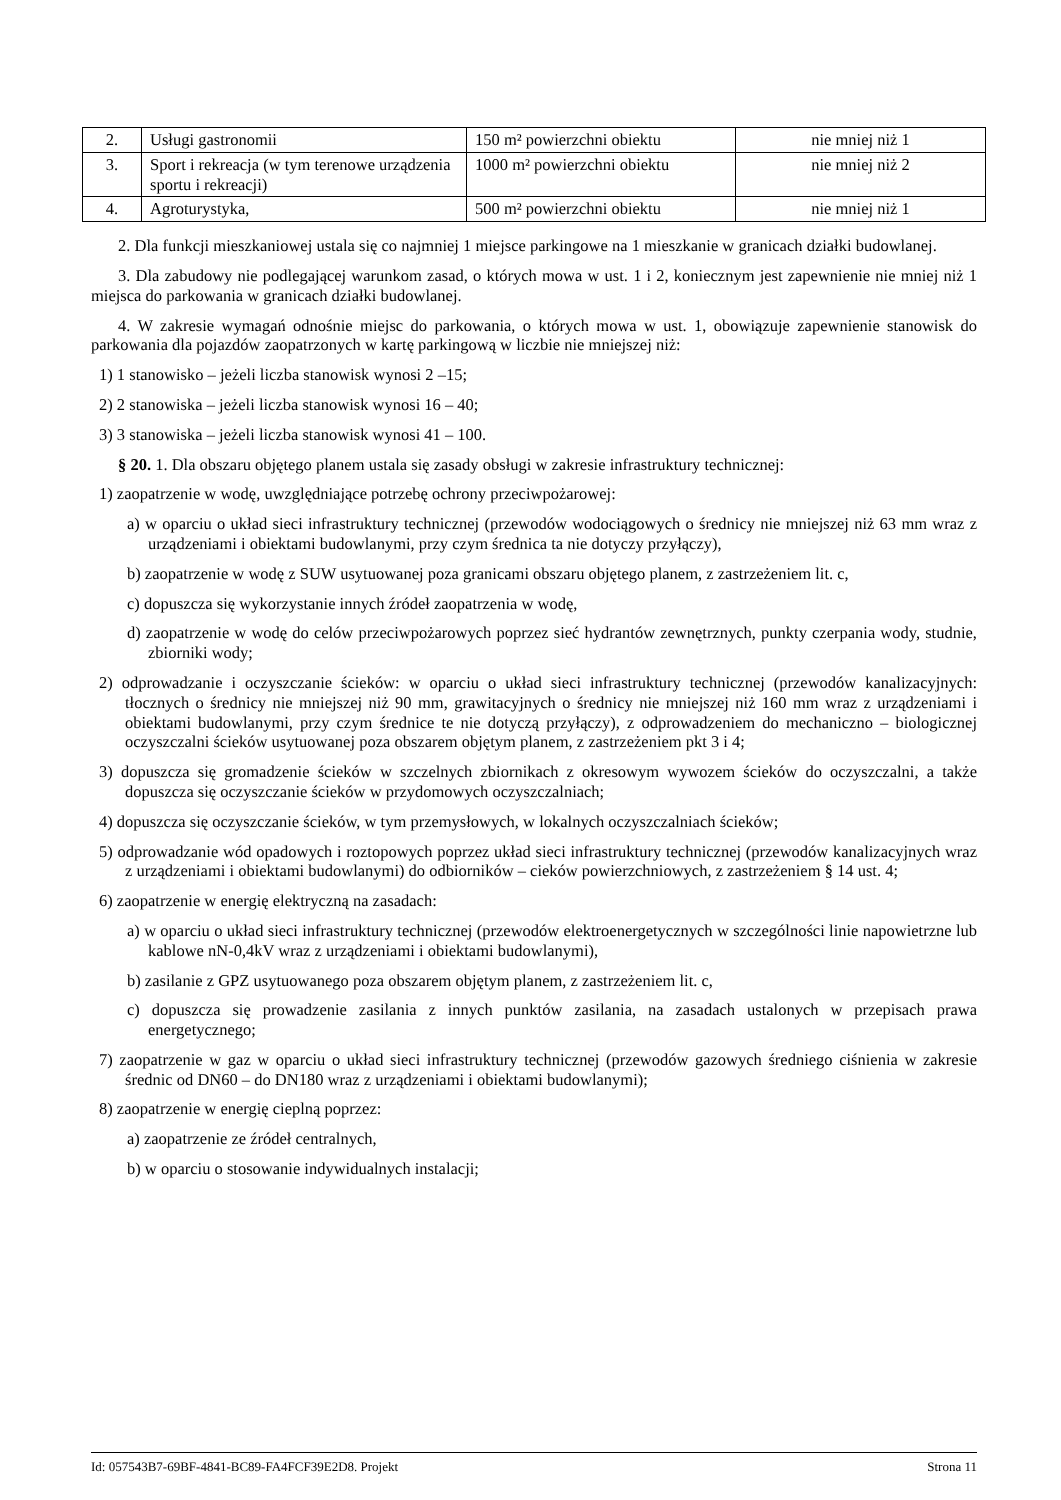| 2. | Usługi gastronomii | 150 m² powierzchni obiektu | nie mniej niż 1 |
| 3. | Sport i rekreacja (w tym terenowe urządzenia sportu i rekreacji) | 1000 m² powierzchni obiektu | nie mniej niż 2 |
| 4. | Agroturystyka, | 500 m² powierzchni obiektu | nie mniej niż 1 |
2. Dla funkcji mieszkaniowej ustala się co najmniej 1 miejsce parkingowe na 1 mieszkanie w granicach działki budowlanej.
3. Dla zabudowy nie podlegającej warunkom zasad, o których mowa w ust. 1 i 2, koniecznym jest zapewnienie nie mniej niż 1 miejsca do parkowania w granicach działki budowlanej.
4. W zakresie wymagań odnośnie miejsc do parkowania, o których mowa w ust. 1, obowiązuje zapewnienie stanowisk do parkowania dla pojazdów zaopatrzonych w kartę parkingową w liczbie nie mniejszej niż:
1) 1 stanowisko – jeżeli liczba stanowisk wynosi 2 –15;
2) 2 stanowiska – jeżeli liczba stanowisk wynosi 16 – 40;
3) 3 stanowiska – jeżeli liczba stanowisk wynosi 41 – 100.
§ 20. 1. Dla obszaru objętego planem ustala się zasady obsługi w zakresie infrastruktury technicznej:
1) zaopatrzenie w wodę, uwzględniające potrzebę ochrony przeciwpożarowej:
a) w oparciu o układ sieci infrastruktury technicznej (przewodów wodociągowych o średnicy nie mniejszej niż 63 mm wraz z urządzeniami i obiektami budowlanymi, przy czym średnica ta nie dotyczy przyłączy),
b) zaopatrzenie w wodę z SUW usytuowanej poza granicami obszaru objętego planem, z zastrzeżeniem lit. c,
c) dopuszcza się wykorzystanie innych źródeł zaopatrzenia w wodę,
d) zaopatrzenie w wodę do celów przeciwpożarowych poprzez sieć hydrantów zewnętrznych, punkty czerpania wody, studnie, zbiorniki wody;
2) odprowadzanie i oczyszczanie ścieków: w oparciu o układ sieci infrastruktury technicznej (przewodów kanalizacyjnych: tłocznych o średnicy nie mniejszej niż 90 mm, grawitacyjnych o średnicy nie mniejszej niż 160 mm wraz z urządzeniami i obiektami budowlanymi, przy czym średnice te nie dotyczą przyłączy), z odprowadzeniem do mechaniczno – biologicznej oczyszczalni ścieków usytuowanej poza obszarem objętym planem, z zastrzeżeniem pkt 3 i 4;
3) dopuszcza się gromadzenie ścieków w szczelnych zbiornikach z okresowym wywozem ścieków do oczyszczalni, a także dopuszcza się oczyszczanie ścieków w przydomowych oczyszczalniach;
4) dopuszcza się oczyszczanie ścieków, w tym przemysłowych, w lokalnych oczyszczalniach ścieków;
5) odprowadzanie wód opadowych i roztopowych poprzez układ sieci infrastruktury technicznej (przewodów kanalizacyjnych wraz z urządzeniami i obiektami budowlanymi) do odbiorników – cieków powierzchniowych, z zastrzeżeniem § 14 ust. 4;
6) zaopatrzenie w energię elektryczną na zasadach:
a) w oparciu o układ sieci infrastruktury technicznej (przewodów elektroenergetycznych w szczególności linie napowietrzne lub kablowe nN-0,4kV wraz z urządzeniami i obiektami budowlanymi),
b) zasilanie z GPZ usytuowanego poza obszarem objętym planem, z zastrzeżeniem lit. c,
c) dopuszcza się prowadzenie zasilania z innych punktów zasilania, na zasadach ustalonych w przepisach prawa energetycznego;
7) zaopatrzenie w gaz w oparciu o układ sieci infrastruktury technicznej (przewodów gazowych średniego ciśnienia w zakresie średnic od DN60 – do DN180 wraz z urządzeniami i obiektami budowlanymi);
8) zaopatrzenie w energię cieplną poprzez:
a) zaopatrzenie ze źródeł centralnych,
b) w oparciu o stosowanie indywidualnych instalacji;
Id: 057543B7-69BF-4841-BC89-FA4FCF39E2D8. Projekt Strona 11